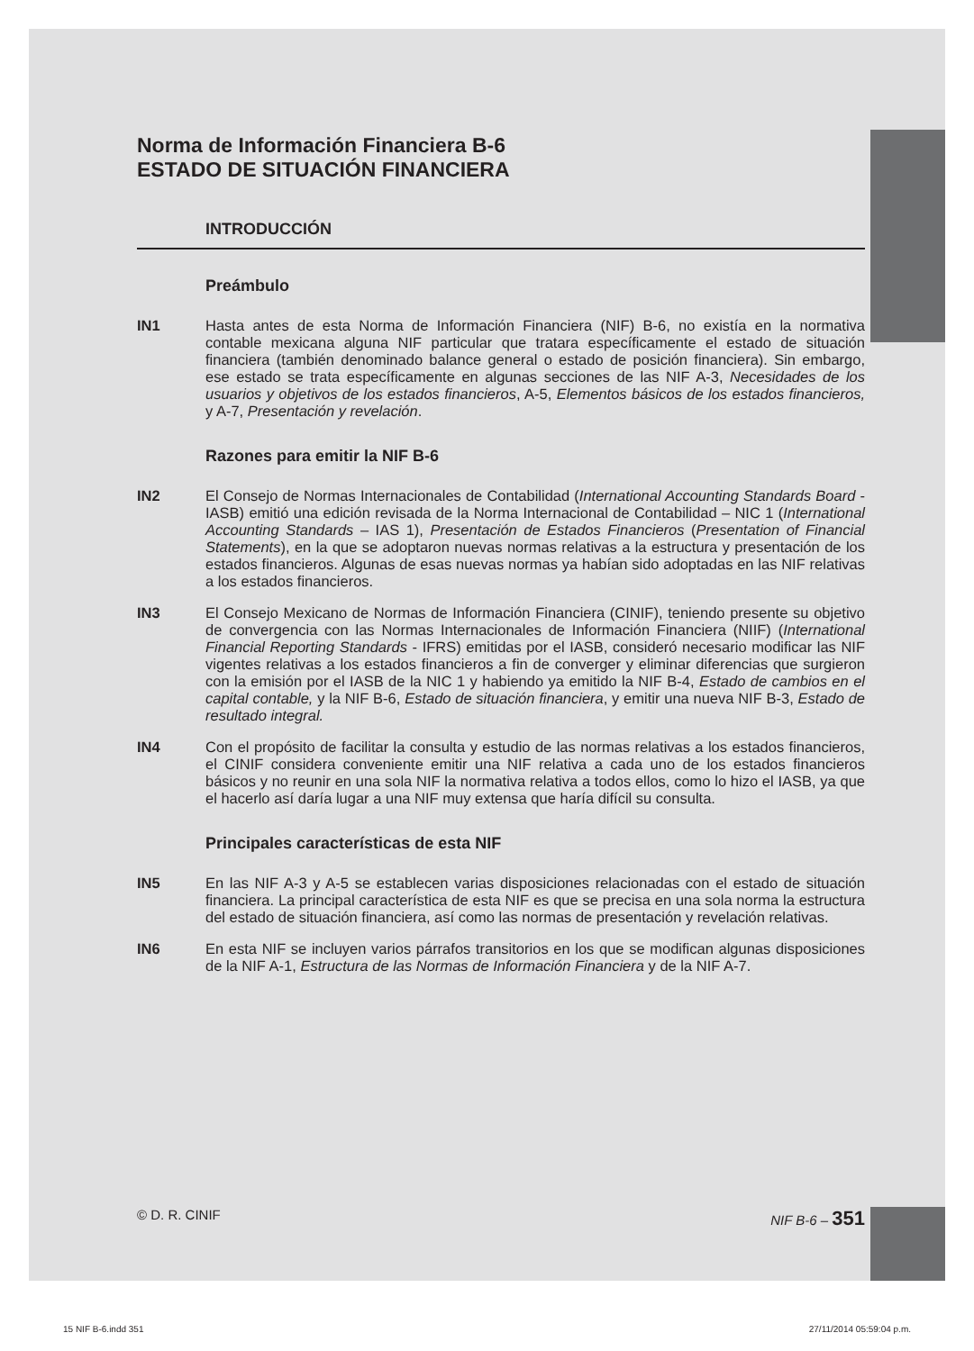Norma de Información Financiera B-6
ESTADO DE SITUACIÓN FINANCIERA
INTRODUCCIÓN
Preámbulo
IN1 Hasta antes de esta Norma de Información Financiera (NIF) B-6, no existía en la normativa contable mexicana alguna NIF particular que tratara específicamente el estado de situación financiera (también denominado balance general o estado de posición financiera). Sin embargo, ese estado se trata específicamente en algunas secciones de las NIF A-3, Necesidades de los usuarios y objetivos de los estados financieros, A-5, Elementos básicos de los estados financieros, y A-7, Presentación y revelación.
Razones para emitir la NIF B-6
IN2 El Consejo de Normas Internacionales de Contabilidad (International Accounting Standards Board - IASB) emitió una edición revisada de la Norma Internacional de Contabilidad – NIC 1 (International Accounting Standards – IAS 1), Presentación de Estados Financieros (Presentation of Financial Statements), en la que se adoptaron nuevas normas relativas a la estructura y presentación de los estados financieros. Algunas de esas nuevas normas ya habían sido adoptadas en las NIF relativas a los estados financieros.
IN3 El Consejo Mexicano de Normas de Información Financiera (CINIF), teniendo presente su objetivo de convergencia con las Normas Internacionales de Información Financiera (NIIF) (International Financial Reporting Standards - IFRS) emitidas por el IASB, consideró necesario modificar las NIF vigentes relativas a los estados financieros a fin de converger y eliminar diferencias que surgieron con la emisión por el IASB de la NIC 1 y habiendo ya emitido la NIF B-4, Estado de cambios en el capital contable, y la NIF B-6, Estado de situación financiera, y emitir una nueva NIF B-3, Estado de resultado integral.
IN4 Con el propósito de facilitar la consulta y estudio de las normas relativas a los estados financieros, el CINIF considera conveniente emitir una NIF relativa a cada uno de los estados financieros básicos y no reunir en una sola NIF la normativa relativa a todos ellos, como lo hizo el IASB, ya que el hacerlo así daría lugar a una NIF muy extensa que haría difícil su consulta.
Principales características de esta NIF
IN5 En las NIF A-3 y A-5 se establecen varias disposiciones relacionadas con el estado de situación financiera. La principal característica de esta NIF es que se precisa en una sola norma la estructura del estado de situación financiera, así como las normas de presentación y revelación relativas.
IN6 En esta NIF se incluyen varios párrafos transitorios en los que se modifican algunas disposiciones de la NIF A-1, Estructura de las Normas de Información Financiera y de la NIF A-7.
© D. R. CINIF NIF B-6 – 351
15 NIF B-6.indd 351 27/11/2014 05:59:04 p.m.